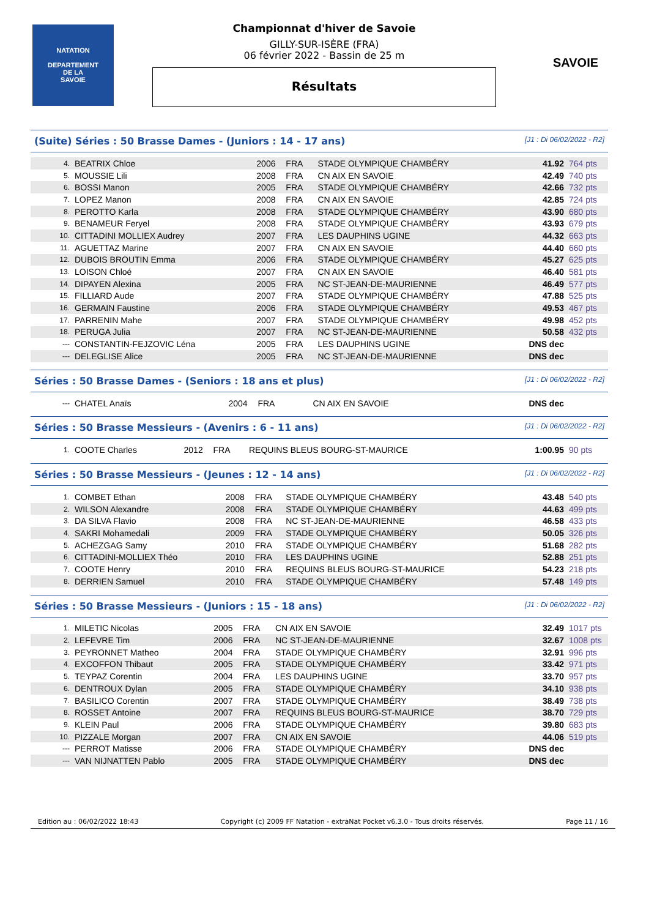NATATION
DEPARTEMENT
DE LA
SAVOIE
Championnat d'hiver de Savoie
GILLY-SUR-ISÈRE (FRA)
06 février 2022 - Bassin de 25 m
Résultats
SAVOIE
(Suite) Séries : 50 Brasse Dames - (Juniors : 14 - 17 ans) [J1 : Di 06/02/2022 - R2]
| 4. | BEATRIX Chloe | 2006 | FRA | STADE OLYMPIQUE CHAMBÉRY | 41.92 | 764 pts |
| 5. | MOUSSIE Lili | 2008 | FRA | CN AIX EN SAVOIE | 42.49 | 740 pts |
| 6. | BOSSI Manon | 2005 | FRA | STADE OLYMPIQUE CHAMBÉRY | 42.66 | 732 pts |
| 7. | LOPEZ Manon | 2008 | FRA | CN AIX EN SAVOIE | 42.85 | 724 pts |
| 8. | PEROTTO Karla | 2008 | FRA | STADE OLYMPIQUE CHAMBÉRY | 43.90 | 680 pts |
| 9. | BENAMEUR Feryel | 2008 | FRA | STADE OLYMPIQUE CHAMBÉRY | 43.93 | 679 pts |
| 10. | CITTADINI MOLLIEX Audrey | 2007 | FRA | LES DAUPHINS UGINE | 44.32 | 663 pts |
| 11. | AGUETTAZ Marine | 2007 | FRA | CN AIX EN SAVOIE | 44.40 | 660 pts |
| 12. | DUBOIS BROUTIN Emma | 2006 | FRA | STADE OLYMPIQUE CHAMBÉRY | 45.27 | 625 pts |
| 13. | LOISON Chloé | 2007 | FRA | CN AIX EN SAVOIE | 46.40 | 581 pts |
| 14. | DIPAYEN Alexina | 2005 | FRA | NC ST-JEAN-DE-MAURIENNE | 46.49 | 577 pts |
| 15. | FILLIARD Aude | 2007 | FRA | STADE OLYMPIQUE CHAMBÉRY | 47.88 | 525 pts |
| 16. | GERMAIN Faustine | 2006 | FRA | STADE OLYMPIQUE CHAMBÉRY | 49.53 | 467 pts |
| 17. | PARRENIN Mahe | 2007 | FRA | STADE OLYMPIQUE CHAMBÉRY | 49.98 | 452 pts |
| 18. | PERUGA Julia | 2007 | FRA | NC ST-JEAN-DE-MAURIENNE | 50.58 | 432 pts |
| --- | CONSTANTIN-FEJZOVIC Léna | 2005 | FRA | LES DAUPHINS UGINE | DNS dec | |
| --- | DELEGLISE Alice | 2005 | FRA | NC ST-JEAN-DE-MAURIENNE | DNS dec | |
Séries : 50 Brasse Dames - (Seniors : 18 ans et plus) [J1 : Di 06/02/2022 - R2]
| --- | CHATEL Anaïs | 2004 | FRA | CN AIX EN SAVOIE | DNS dec | |
Séries : 50 Brasse Messieurs - (Avenirs : 6 - 11 ans) [J1 : Di 06/02/2022 - R2]
| 1. | COOTE Charles | 2012 | FRA | REQUINS BLEUS BOURG-ST-MAURICE | 1:00.95 | 90 pts |
Séries : 50 Brasse Messieurs - (Jeunes : 12 - 14 ans) [J1 : Di 06/02/2022 - R2]
| 1. | COMBET Ethan | 2008 | FRA | STADE OLYMPIQUE CHAMBÉRY | 43.48 | 540 pts |
| 2. | WILSON Alexandre | 2008 | FRA | STADE OLYMPIQUE CHAMBÉRY | 44.63 | 499 pts |
| 3. | DA SILVA Flavio | 2008 | FRA | NC ST-JEAN-DE-MAURIENNE | 46.58 | 433 pts |
| 4. | SAKRI Mohamedali | 2009 | FRA | STADE OLYMPIQUE CHAMBÉRY | 50.05 | 326 pts |
| 5. | ACHEZGAG Samy | 2010 | FRA | STADE OLYMPIQUE CHAMBÉRY | 51.68 | 282 pts |
| 6. | CITTADINI-MOLLIEX Théo | 2010 | FRA | LES DAUPHINS UGINE | 52.88 | 251 pts |
| 7. | COOTE Henry | 2010 | FRA | REQUINS BLEUS BOURG-ST-MAURICE | 54.23 | 218 pts |
| 8. | DERRIEN Samuel | 2010 | FRA | STADE OLYMPIQUE CHAMBÉRY | 57.48 | 149 pts |
Séries : 50 Brasse Messieurs - (Juniors : 15 - 18 ans) [J1 : Di 06/02/2022 - R2]
| 1. | MILETIC Nicolas | 2005 | FRA | CN AIX EN SAVOIE | 32.49 | 1017 pts |
| 2. | LEFEVRE Tim | 2006 | FRA | NC ST-JEAN-DE-MAURIENNE | 32.67 | 1008 pts |
| 3. | PEYRONNET Matheo | 2004 | FRA | STADE OLYMPIQUE CHAMBÉRY | 32.91 | 996 pts |
| 4. | EXCOFFON Thibaut | 2005 | FRA | STADE OLYMPIQUE CHAMBÉRY | 33.42 | 971 pts |
| 5. | TEYPAZ Corentin | 2004 | FRA | LES DAUPHINS UGINE | 33.70 | 957 pts |
| 6. | DENTROUX Dylan | 2005 | FRA | STADE OLYMPIQUE CHAMBÉRY | 34.10 | 938 pts |
| 7. | BASILICO Corentin | 2007 | FRA | STADE OLYMPIQUE CHAMBÉRY | 38.49 | 738 pts |
| 8. | ROSSET Antoine | 2007 | FRA | REQUINS BLEUS BOURG-ST-MAURICE | 38.70 | 729 pts |
| 9. | KLEIN Paul | 2006 | FRA | STADE OLYMPIQUE CHAMBÉRY | 39.80 | 683 pts |
| 10. | PIZZALE Morgan | 2007 | FRA | CN AIX EN SAVOIE | 44.06 | 519 pts |
| --- | PERROT Matisse | 2006 | FRA | STADE OLYMPIQUE CHAMBÉRY | DNS dec | |
| --- | VAN NIJNATTEN Pablo | 2005 | FRA | STADE OLYMPIQUE CHAMBÉRY | DNS dec | |
Edition au : 06/02/2022 18:43 Copyright (c) 2009 FF Natation - extraNat Pocket v6.3.0 - Tous droits réservés. Page 11 / 16